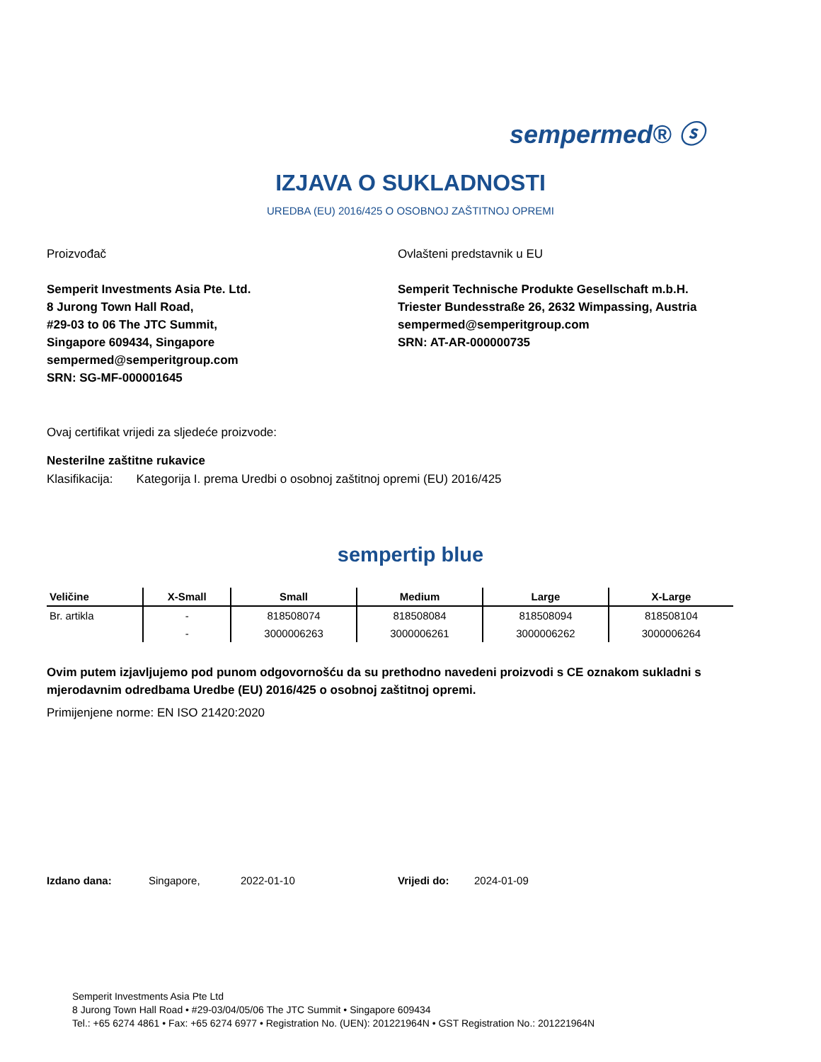sempermed® ⓢ
IZJAVA O SUKLADNOSTI
UREDBA (EU) 2016/425 O OSOBNOJ ZAŠTITNOJ OPREMI
Proizvođač
Semperit Investments Asia Pte. Ltd.
8 Jurong Town Hall Road,
#29-03 to 06 The JTC Summit,
Singapore 609434, Singapore
sempermed@semperitgroup.com
SRN: SG-MF-000001645
Ovlašteni predstavnik u EU
Semperit Technische Produkte Gesellschaft m.b.H.
Triester Bundesstraße 26, 2632 Wimpassing, Austria
sempermed@semperitgroup.com
SRN: AT-AR-000000735
Ovaj certifikat vrijedi za sljedeće proizvode:
Nesterilne zaštitne rukavice
Klasifikacija: Kategorija I. prema Uredbi o osobnoj zaštitnoj opremi (EU) 2016/425
sempertip blue
| Veličine | X-Small | Small | Medium | Large | X-Large |
| --- | --- | --- | --- | --- | --- |
| Br. artikla | - | 818508074 | 818508084 | 818508094 | 818508104 |
| | - | 3000006263 | 3000006261 | 3000006262 | 3000006264 |
Ovim putem izjavljujemo pod punom odgovornošću da su prethodno navedeni proizvodi s CE oznakom sukladni s mjerodavnim odredbama Uredbe (EU) 2016/425 o osobnoj zaštitnoj opremi.
Primijenjene norme: EN ISO 21420:2020
Izdano dana: Singapore, 2022-01-10 Vrijedi do: 2024-01-09
Semperit Investments Asia Pte Ltd
8 Jurong Town Hall Road • #29-03/04/05/06 The JTC Summit • Singapore 609434
Tel.: +65 6274 4861 • Fax: +65 6274 6977 • Registration No. (UEN): 201221964N • GST Registration No.: 201221964N